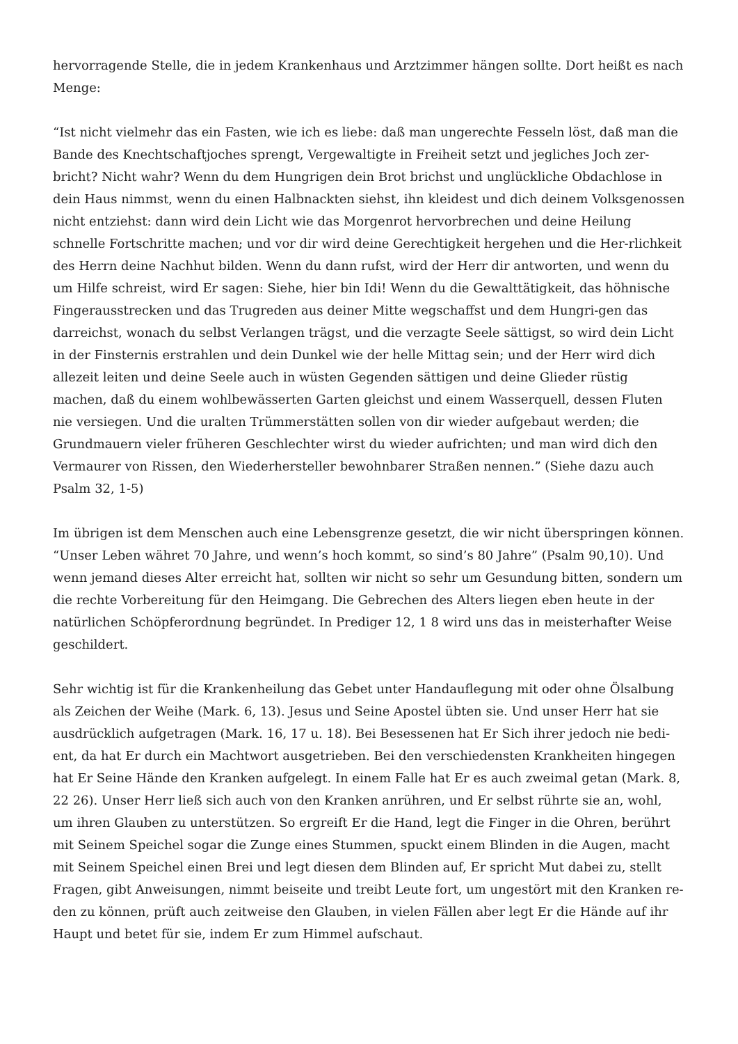hervorragende Stelle, die in jedem Krankenhaus und Arztzimmer hängen sollte. Dort heißt es nach Menge:
“Ist nicht vielmehr das ein Fasten, wie ich es liebe: daß man ungerechte Fesseln löst, daß man die Bande des Knechtschaftjoches sprengt, Vergewaltigte in Freiheit setzt und jegliches Joch zer-bricht? Nicht wahr? Wenn du dem Hungrigen dein Brot brichst und unglückliche Obdachlose in dein Haus nimmst, wenn du einen Halbnackten siehst, ihn kleidest und dich deinem Volksgenossen nicht entziehst: dann wird dein Licht wie das Morgenrot hervorbrechen und deine Heilung schnelle Fortschritte machen; und vor dir wird deine Gerechtigkeit hergehen und die Her-rlichkeit des Herrn deine Nachhut bilden. Wenn du dann rufst, wird der Herr dir antworten, und wenn du um Hilfe schreist, wird Er sagen: Siehe, hier bin Idi! Wenn du die Gewalttätigkeit, das höhnische Fingerausstrecken und das Trugreden aus deiner Mitte wegschaffst und dem Hungri-gen das darreichst, wonach du selbst Verlangen trägst, und die verzagte Seele sättigst, so wird dein Licht in der Finsternis erstrahlen und dein Dunkel wie der helle Mittag sein; und der Herr wird dich allezeit leiten und deine Seele auch in wüsten Gegenden sättigen und deine Glieder rüstig machen, daß du einem wohlbewässerten Garten gleichst und einem Wasserquell, dessen Fluten nie versiegen. Und die uralten Trümmerstätten sollen von dir wieder aufgebaut werden; die Grundmauern vieler früheren Geschlechter wirst du wieder aufrichten; und man wird dich den Vermaurer von Rissen, den Wiederhersteller bewohnbarer Straßen nennen.” (Siehe dazu auch Psalm 32, 1-5)
Im übrigen ist dem Menschen auch eine Lebensgrenze gesetzt, die wir nicht überspringen können. “Unser Leben währet 70 Jahre, und wenn’s hoch kommt, so sind’s 80 Jahre” (Psalm 90,10). Und wenn jemand dieses Alter erreicht hat, sollten wir nicht so sehr um Gesundung bitten, sondern um die rechte Vorbereitung für den Heimgang. Die Gebrechen des Alters liegen eben heute in der natürlichen Schöpferordnung begründet. In Prediger 12, 1 8 wird uns das in meisterhafter Weise geschildert.
Sehr wichtig ist für die Krankenheilung das Gebet unter Handauflegung mit oder ohne Ölsalbung als Zeichen der Weihe (Mark. 6, 13). Jesus und Seine Apostel übten sie. Und unser Herr hat sie ausdrücklich aufgetragen (Mark. 16, 17 u. 18). Bei Besessenen hat Er Sich ihrer jedoch nie bedi-ent, da hat Er durch ein Machtwort ausgetrieben. Bei den verschiedensten Krankheiten hingegen hat Er Seine Hände den Kranken aufgelegt. In einem Falle hat Er es auch zweimal getan (Mark. 8, 22 26). Unser Herr ließ sich auch von den Kranken anrühren, und Er selbst rührte sie an, wohl, um ihren Glauben zu unterstützen. So ergreift Er die Hand, legt die Finger in die Ohren, berührt mit Seinem Speichel sogar die Zunge eines Stummen, spuckt einem Blinden in die Augen, macht mit Seinem Speichel einen Brei und legt diesen dem Blinden auf, Er spricht Mut dabei zu, stellt Fragen, gibt Anweisungen, nimmt beiseite und treibt Leute fort, um ungestört mit den Kranken re-den zu können, prüft auch zeitweise den Glauben, in vielen Fällen aber legt Er die Hände auf ihr Haupt und betet für sie, indem Er zum Himmel aufschaut.